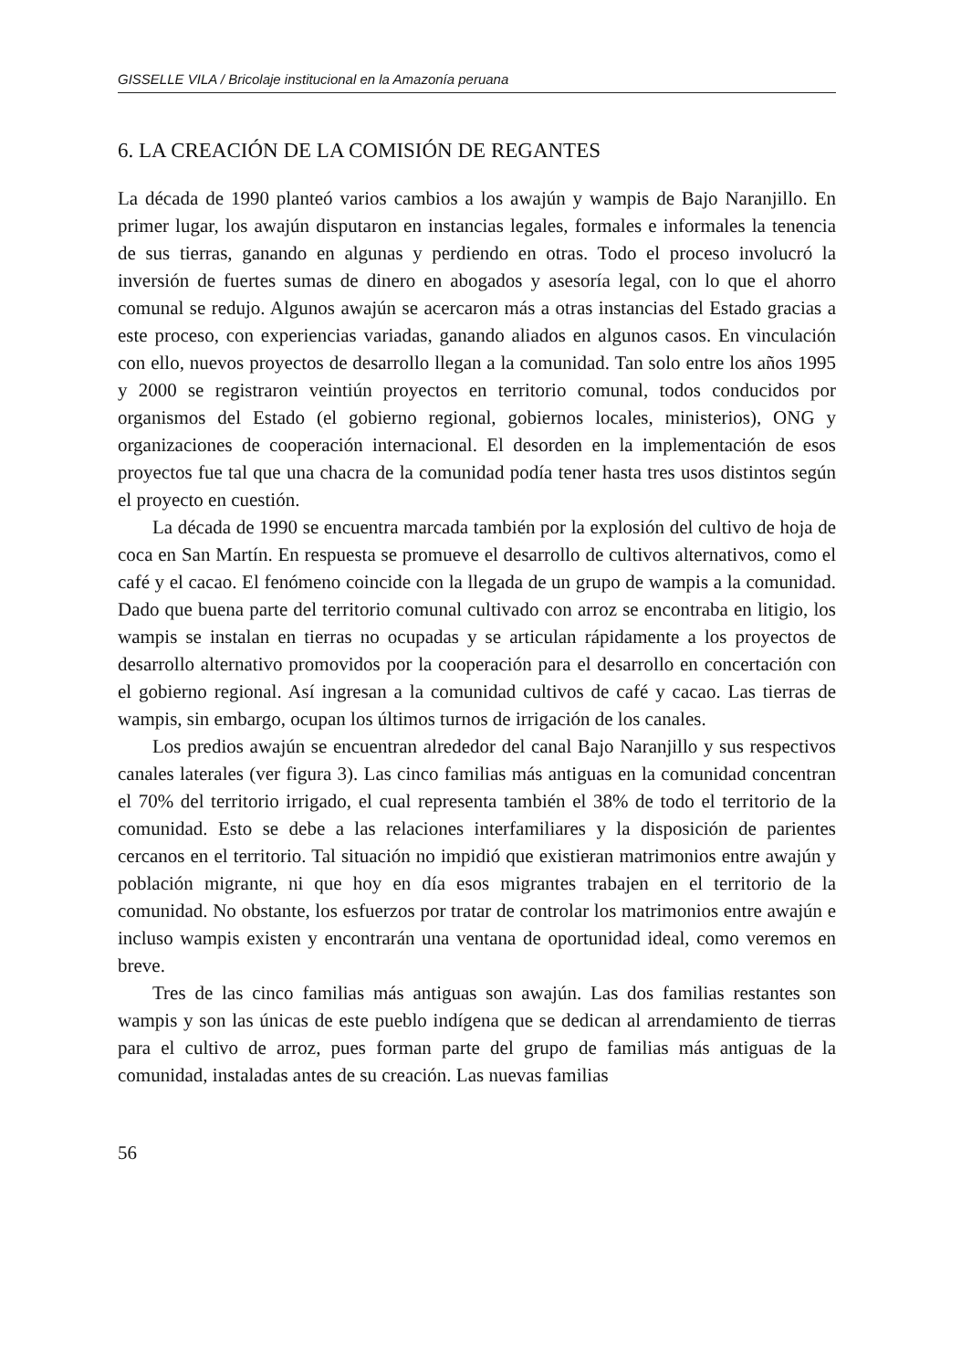GISSELLE VILA / Bricolaje institucional en la Amazonía peruana
6. LA CREACIÓN DE LA COMISIÓN DE REGANTES
La década de 1990 planteó varios cambios a los awajún y wampis de Bajo Naranjillo. En primer lugar, los awajún disputaron en instancias legales, formales e informales la tenencia de sus tierras, ganando en algunas y perdiendo en otras. Todo el proceso involucró la inversión de fuertes sumas de dinero en abogados y asesoría legal, con lo que el ahorro comunal se redujo. Algunos awajún se acercaron más a otras instancias del Estado gracias a este proceso, con experiencias variadas, ganando aliados en algunos casos. En vinculación con ello, nuevos proyectos de desarrollo llegan a la comunidad. Tan solo entre los años 1995 y 2000 se registraron veintiún proyectos en territorio comunal, todos conducidos por organismos del Estado (el gobierno regional, gobiernos locales, ministerios), ONG y organizaciones de cooperación internacional. El desorden en la implementación de esos proyectos fue tal que una chacra de la comunidad podía tener hasta tres usos distintos según el proyecto en cuestión.
La década de 1990 se encuentra marcada también por la explosión del cultivo de hoja de coca en San Martín. En respuesta se promueve el desarrollo de cultivos alternativos, como el café y el cacao. El fenómeno coincide con la llegada de un grupo de wampis a la comunidad. Dado que buena parte del territorio comunal cultivado con arroz se encontraba en litigio, los wampis se instalan en tierras no ocupadas y se articulan rápidamente a los proyectos de desarrollo alternativo promovidos por la cooperación para el desarrollo en concertación con el gobierno regional. Así ingresan a la comunidad cultivos de café y cacao. Las tierras de wampis, sin embargo, ocupan los últimos turnos de irrigación de los canales.
Los predios awajún se encuentran alrededor del canal Bajo Naranjillo y sus respectivos canales laterales (ver figura 3). Las cinco familias más antiguas en la comunidad concentran el 70% del territorio irrigado, el cual representa también el 38% de todo el territorio de la comunidad. Esto se debe a las relaciones interfamiliares y la disposición de parientes cercanos en el territorio. Tal situación no impidió que existieran matrimonios entre awajún y población migrante, ni que hoy en día esos migrantes trabajen en el territorio de la comunidad. No obstante, los esfuerzos por tratar de controlar los matrimonios entre awajún e incluso wampis existen y encontrarán una ventana de oportunidad ideal, como veremos en breve.
Tres de las cinco familias más antiguas son awajún. Las dos familias restantes son wampis y son las únicas de este pueblo indígena que se dedican al arrendamiento de tierras para el cultivo de arroz, pues forman parte del grupo de familias más antiguas de la comunidad, instaladas antes de su creación. Las nuevas familias
56